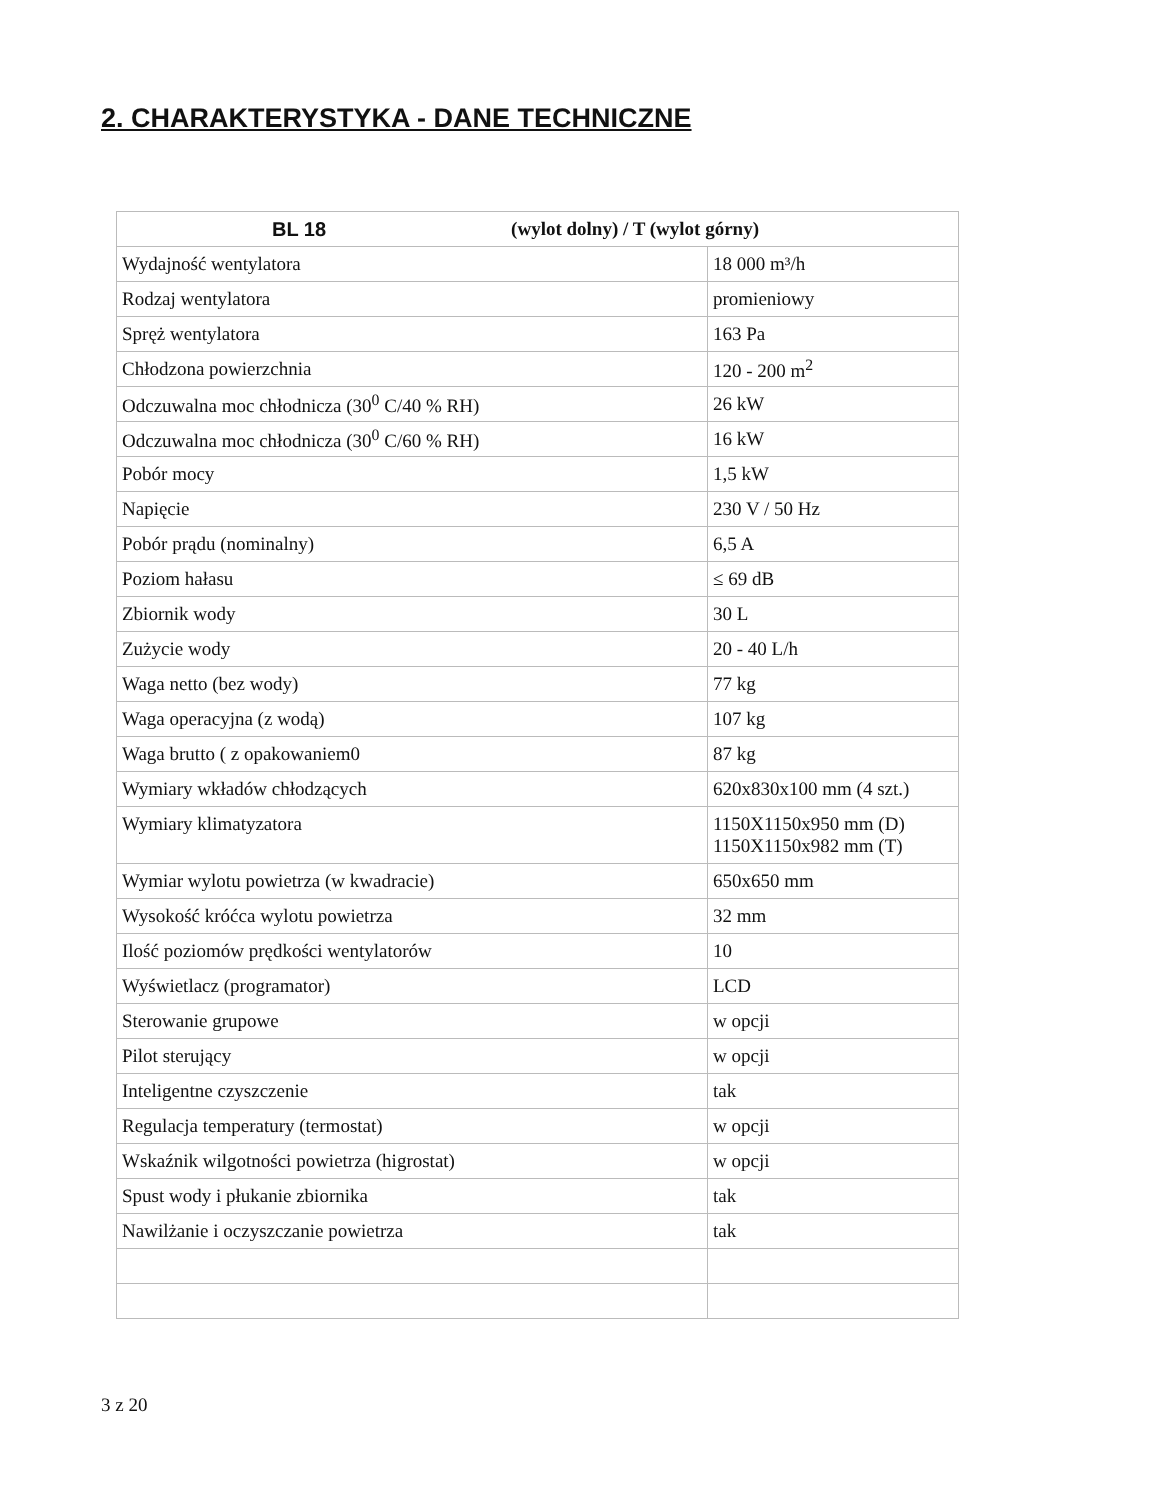2. CHARAKTERYSTYKA - DANE TECHNICZNE
| BL 18 (wylot dolny) / T (wylot górny) | |
| --- | --- |
| Wydajność wentylatora | 18 000 m³/h |
| Rodzaj wentylatora | promieniowy |
| Spręż wentylatora | 163 Pa |
| Chłodzona powierzchnia | 120 - 200 m<sup>2</sup> |
| Odczuwalna moc chłodnicza (30<sup>0</sup> C/40 % RH) | 26 kW |
| Odczuwalna moc chłodnicza (30<sup>0</sup> C/60 % RH) | 16 kW |
| Pobór mocy | 1,5 kW |
| Napięcie | 230 V / 50 Hz |
| Pobór prądu (nominalny) | 6,5 A |
| Poziom hałasu | ≤ 69 dB |
| Zbiornik wody | 30 L |
| Zużycie wody | 20 - 40 L/h |
| Waga netto (bez wody) | 77 kg |
| Waga operacyjna (z wodą) | 107 kg |
| Waga brutto ( z opakowaniem0 | 87 kg |
| Wymiary wkładów chłodzących | 620x830x100 mm (4 szt.) |
| Wymiary klimatyzatora | 1150X1150x950 mm (D) 1150X1150x982 mm (T) |
| Wymiar wylotu powietrza (w kwadracie) | 650x650 mm |
| Wysokość króćca wylotu powietrza | 32 mm |
| Ilość poziomów prędkości wentylatorów | 10 |
| Wyświetlacz (programator) | LCD |
| Sterowanie grupowe | w opcji |
| Pilot sterujący | w opcji |
| Inteligentne czyszczenie | tak |
| Regulacja temperatury (termostat) | w opcji |
| Wskaźnik wilgotności powietrza (higrostat) | w opcji |
| Spust wody i płukanie zbiornika | tak |
| Nawilżanie i oczyszczanie powietrza | tak |
3 z 20